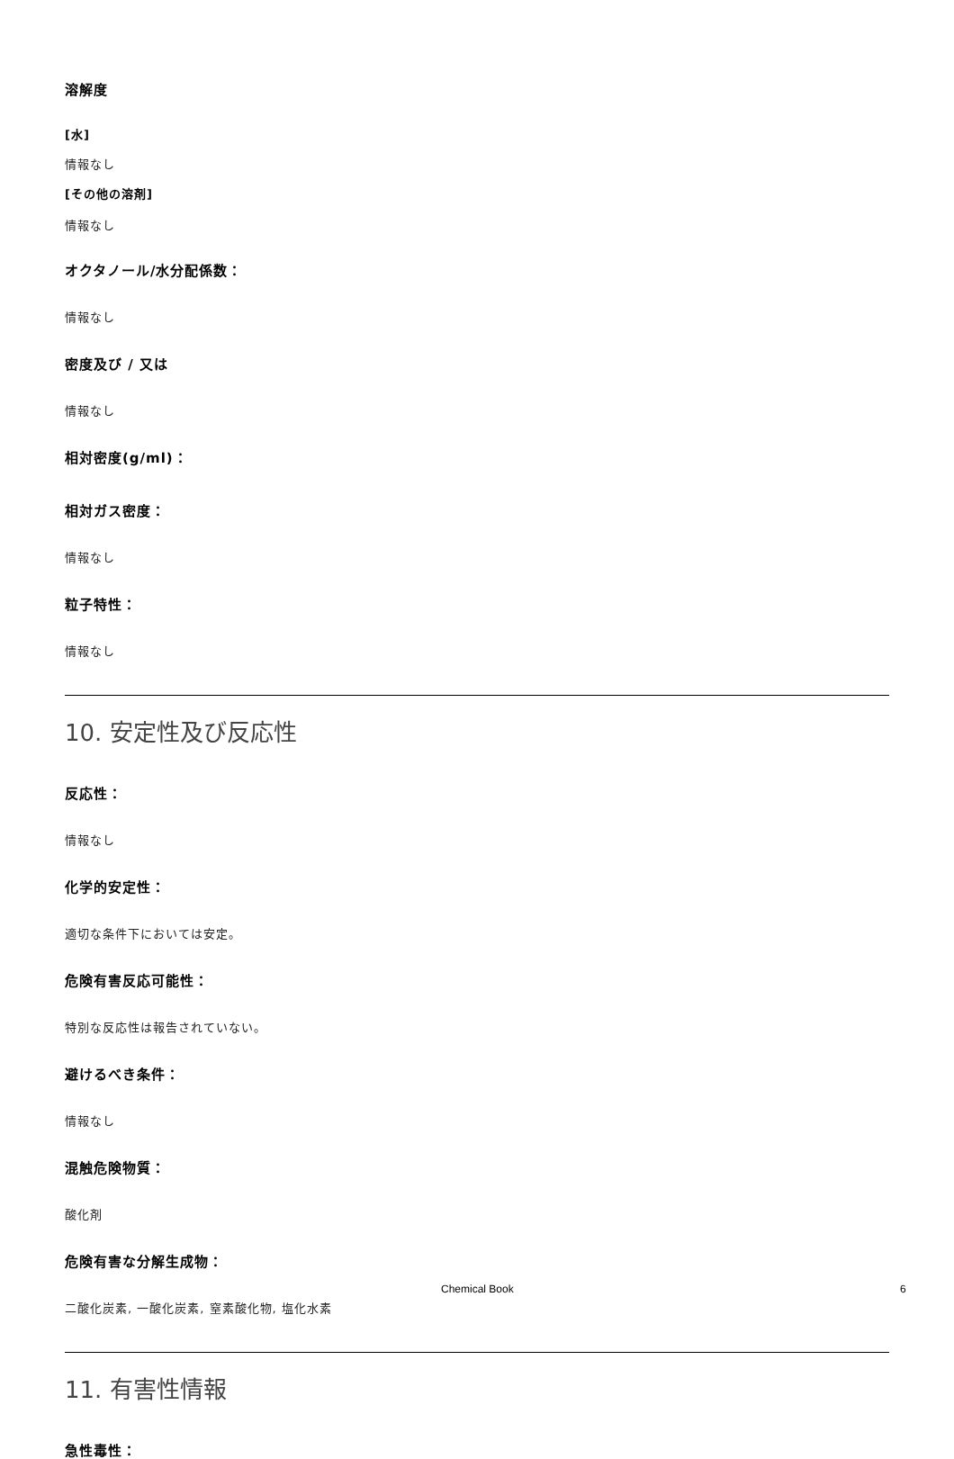溶解度
[水]
情報なし
[その他の溶剤]
情報なし
オクタノール/水分配係数：
情報なし
密度及び / 又は
情報なし
相対密度(g/ml)：
相対ガス密度：
情報なし
粒子特性：
情報なし
10. 安定性及び反応性
反応性：
情報なし
化学的安定性：
適切な条件下においては安定。
危険有害反応可能性：
特別な反応性は報告されていない。
避けるべき条件：
情報なし
混触危険物質：
酸化剤
危険有害な分解生成物：
二酸化炭素, 一酸化炭素, 窒素酸化物, 塩化水素
11. 有害性情報
急性毒性：
Chemical Book 6